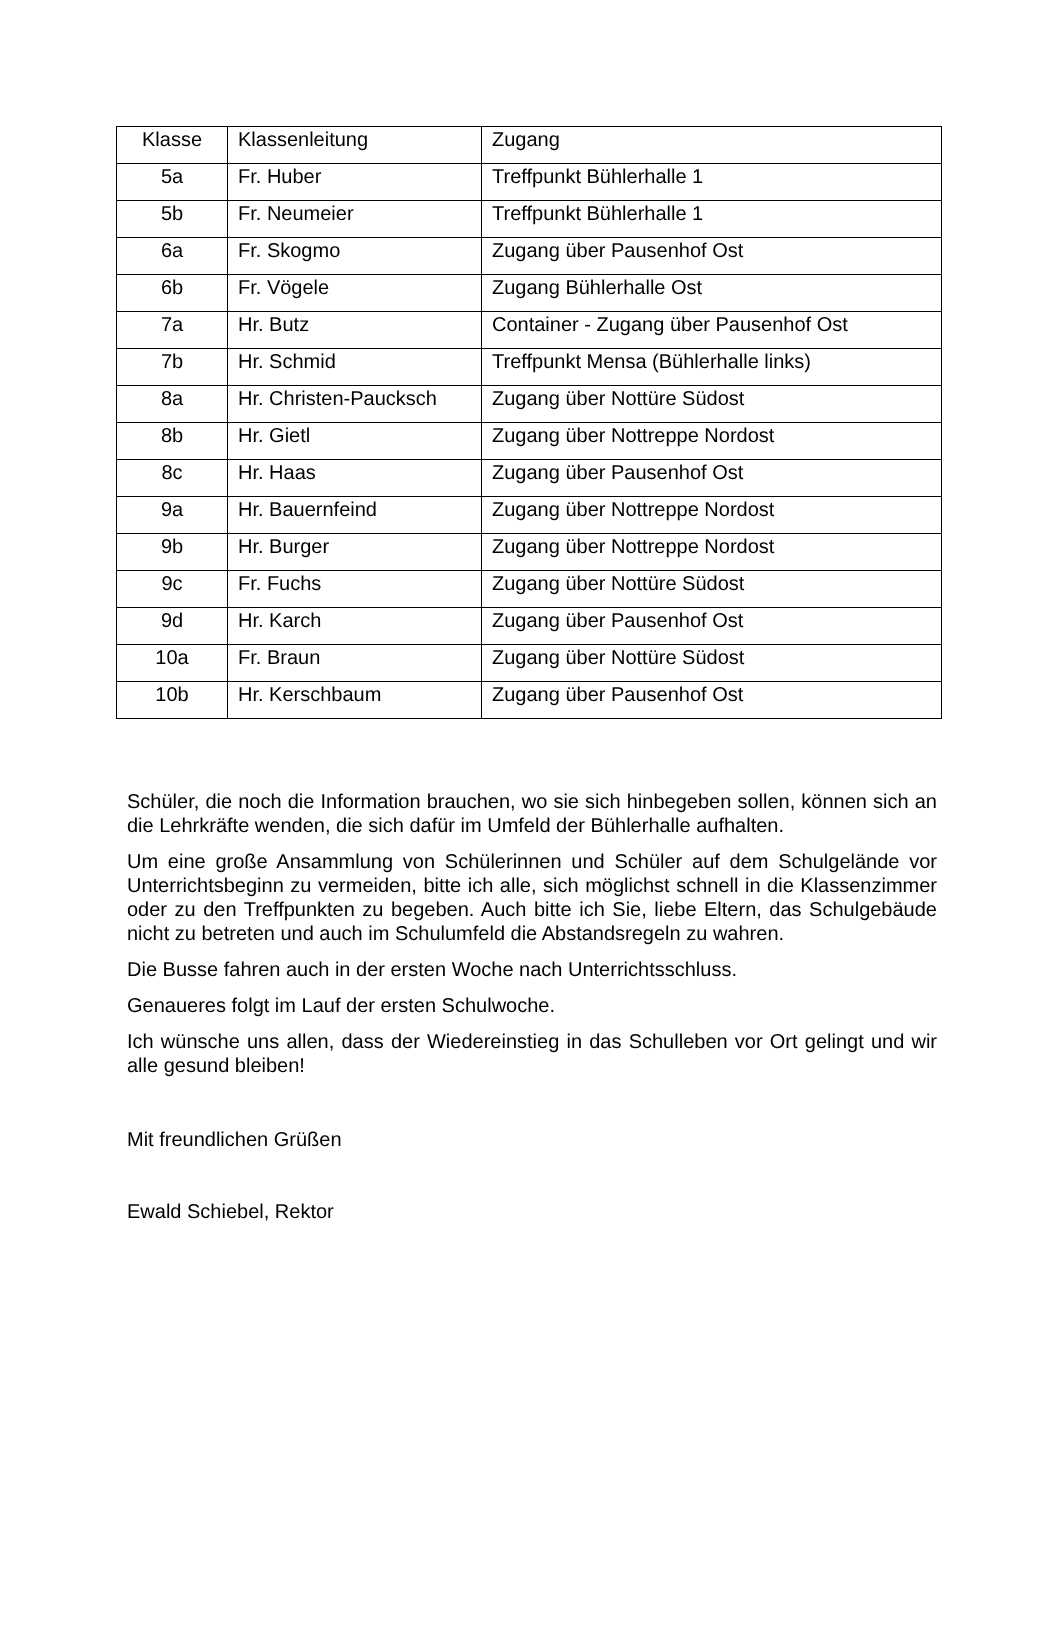| Klasse | Klassenleitung | Zugang |
| --- | --- | --- |
| 5a | Fr. Huber | Treffpunkt Bühlerhalle 1 |
| 5b | Fr. Neumeier | Treffpunkt Bühlerhalle 1 |
| 6a | Fr. Skogmo | Zugang über Pausenhof Ost |
| 6b | Fr. Vögele | Zugang Bühlerhalle Ost |
| 7a | Hr. Butz | Container - Zugang über Pausenhof Ost |
| 7b | Hr. Schmid | Treffpunkt Mensa (Bühlerhalle links) |
| 8a | Hr. Christen-Paucksch | Zugang über Nottüre Südost |
| 8b | Hr. Gietl | Zugang über Nottreppe Nordost |
| 8c | Hr. Haas | Zugang über Pausenhof Ost |
| 9a | Hr. Bauernfeind | Zugang über Nottreppe Nordost |
| 9b | Hr. Burger | Zugang über Nottreppe Nordost |
| 9c | Fr. Fuchs | Zugang über Nottüre Südost |
| 9d | Hr. Karch | Zugang über Pausenhof Ost |
| 10a | Fr. Braun | Zugang über Nottüre Südost |
| 10b | Hr. Kerschbaum | Zugang über Pausenhof Ost |
Schüler, die noch die Information brauchen, wo sie sich hinbegeben sollen, können sich an die Lehrkräfte wenden, die sich dafür im Umfeld der Bühlerhalle aufhalten.
Um eine große Ansammlung von Schülerinnen und Schüler auf dem Schulgelände vor Unterrichtsbeginn zu vermeiden, bitte ich alle, sich möglichst schnell in die Klassenzimmer oder zu den Treffpunkten zu begeben. Auch bitte ich Sie, liebe Eltern, das Schulgebäude nicht zu betreten und auch im Schulumfeld die Abstandsregeln zu wahren.
Die Busse fahren auch in der ersten Woche nach Unterrichtsschluss.
Genaueres folgt im Lauf der ersten Schulwoche.
Ich wünsche uns allen, dass der Wiedereinstieg in das Schulleben vor Ort gelingt und wir alle gesund bleiben!
Mit freundlichen Grüßen
Ewald Schiebel, Rektor